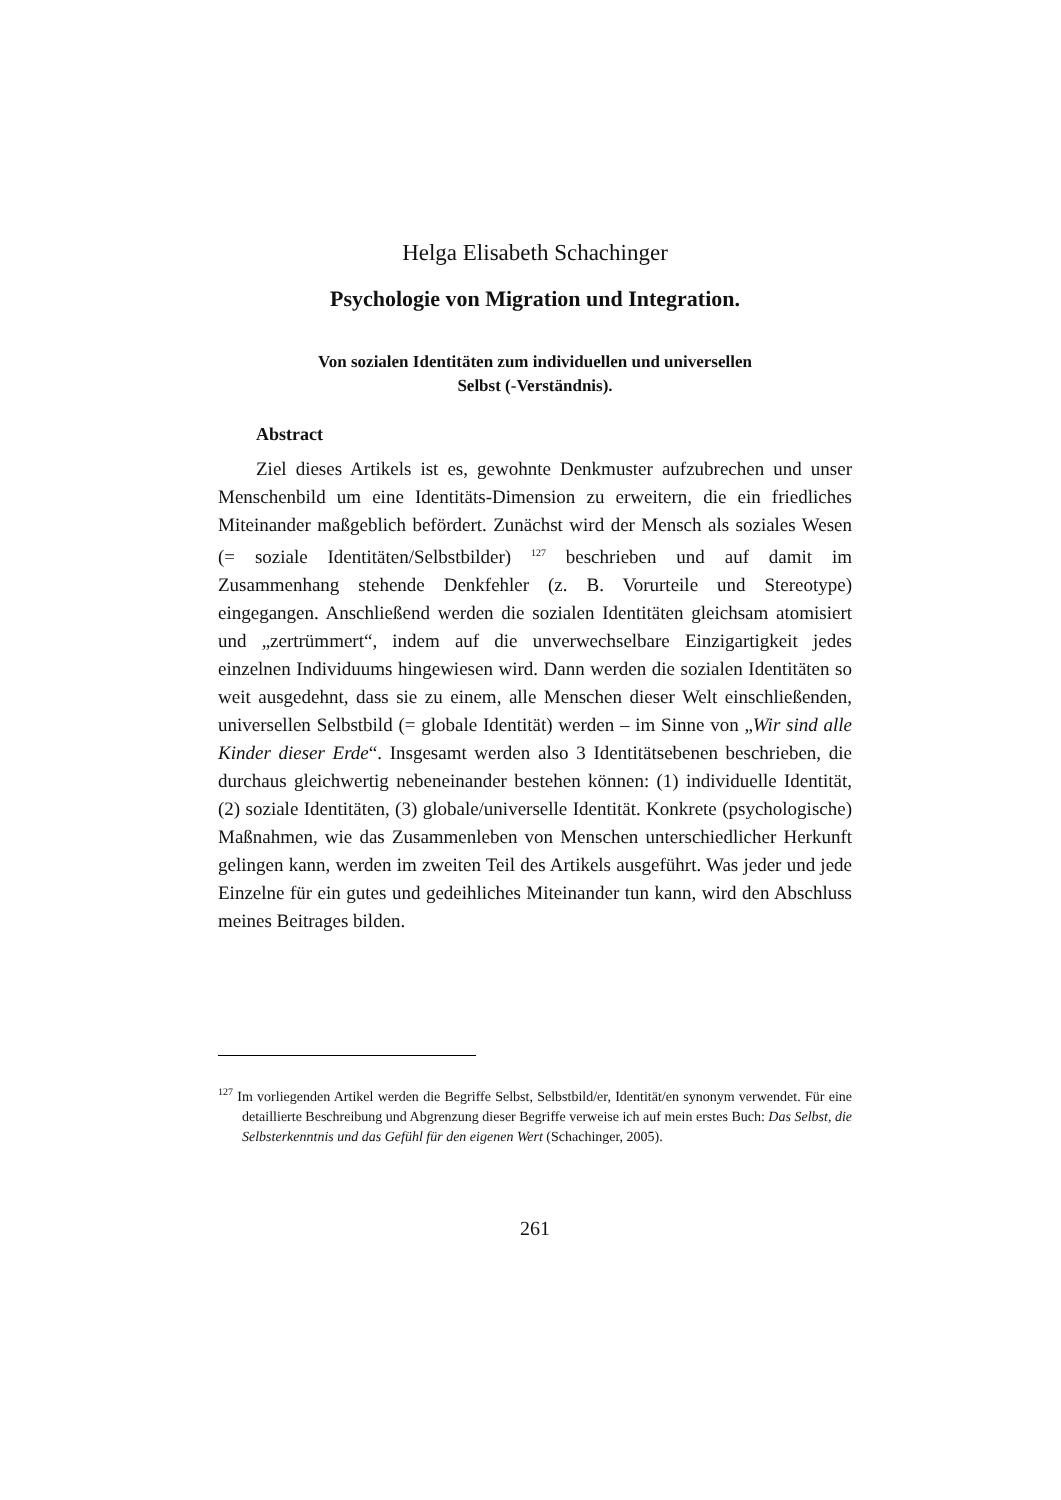Helga Elisabeth Schachinger
Psychologie von Migration und Integration.
Von sozialen Identitäten zum individuellen und universellen
Selbst (-Verständnis).
Abstract
Ziel dieses Artikels ist es, gewohnte Denkmuster aufzubrechen und unser Menschenbild um eine Identitäts-Dimension zu erweitern, die ein friedliches Miteinander maßgeblich befördert. Zunächst wird der Mensch als soziales Wesen (= soziale Identitäten/Selbstbilder) <sup>127</sup> beschrieben und auf damit im Zusammenhang stehende Denkfehler (z. B. Vorurteile und Stereotype) eingegangen. Anschließend werden die sozialen Identitäten gleichsam atomisiert und „zertrümmert“, indem auf die unverwechselbare Einzigartigkeit jedes einzelnen Individuums hingewiesen wird. Dann werden die sozialen Identitäten so weit ausgedehnt, dass sie zu einem, alle Menschen dieser Welt einschließenden, universellen Selbstbild (= globale Identität) werden – im Sinne von „Wir sind alle Kinder dieser Erde“. Insgesamt werden also 3 Identitätsebenen beschrieben, die durchaus gleichwertig nebeneinander bestehen können: (1) individuelle Identität, (2) soziale Identitäten, (3) globale/universelle Identität. Konkrete (psychologische) Maßnahmen, wie das Zusammenleben von Menschen unterschiedlicher Herkunft gelingen kann, werden im zweiten Teil des Artikels ausgeführt. Was jeder und jede Einzelne für ein gutes und gedeihliches Miteinander tun kann, wird den Abschluss meines Beitrages bilden.
<sup>127</sup> Im vorliegenden Artikel werden die Begriffe Selbst, Selbstbild/er, Identität/en synonym verwendet. Für eine detaillierte Beschreibung und Abgrenzung dieser Begriffe verweise ich auf mein erstes Buch: Das Selbst, die Selbsterkenntnis und das Gefühl für den eigenen Wert (Schachinger, 2005).
261